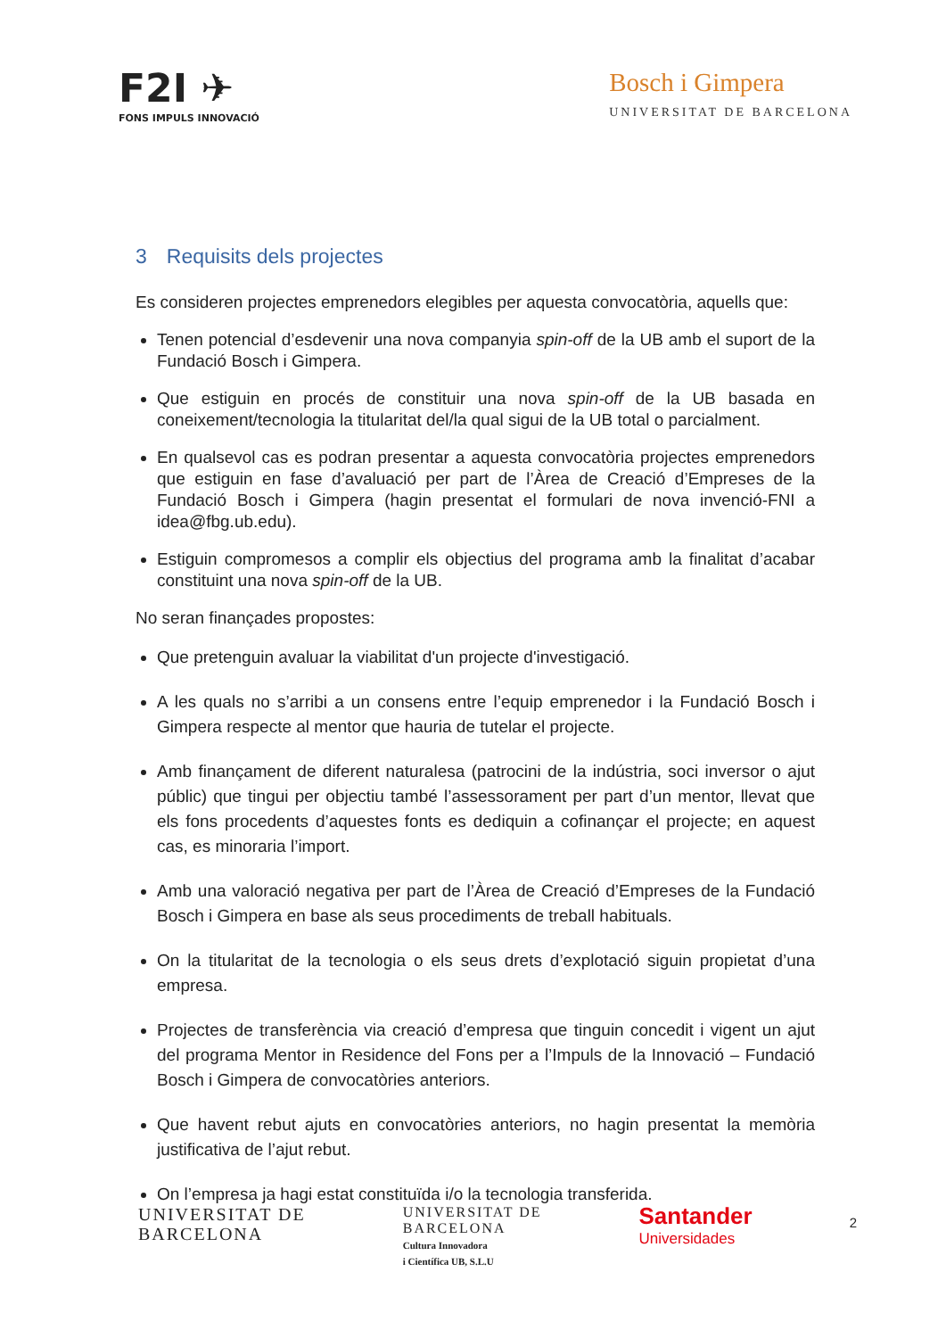F2I ✈
FONS IMPULS INNOVACIÓ
Bosch i Gimpera
UNIVERSITAT DE BARCELONA
3 Requisits dels projectes
Es consideren projectes emprenedors elegibles per aquesta convocatòria, aquells que:
Tenen potencial d’esdevenir una nova companyia spin-off de la UB amb el suport de la Fundació Bosch i Gimpera.
Que estiguin en procés de constituir una nova spin-off de la UB basada en coneixement/tecnologia la titularitat del/la qual sigui de la UB total o parcialment.
En qualsevol cas es podran presentar a aquesta convocatòria projectes emprenedors que estiguin en fase d’avaluació per part de l’Àrea de Creació d’Empreses de la Fundació Bosch i Gimpera (hagin presentat el formulari de nova invenció-FNI a idea@fbg.ub.edu).
Estiguin compromesos a complir els objectius del programa amb la finalitat d’acabar constituint una nova spin-off de la UB.
No seran finançades propostes:
Que pretenguin avaluar la viabilitat d'un projecte d'investigació.
A les quals no s’arribi a un consens entre l’equip emprenedor i la Fundació Bosch i Gimpera respecte al mentor que hauria de tutelar el projecte.
Amb finançament de diferent naturalesa (patrocini de la indústria, soci inversor o ajut públic) que tingui per objectiu també l’assessorament per part d’un mentor, llevat que els fons procedents d’aquestes fonts es dediquin a cofinançar el projecte; en aquest cas, es minoraria l’import.
Amb una valoració negativa per part de l’Àrea de Creació d’Empreses de la Fundació Bosch i Gimpera en base als seus procediments de treball habituals.
On la titularitat de la tecnologia o els seus drets d’explotació siguin propietat d’una empresa.
Projectes de transferència via creació d’empresa que tinguin concedit i vigent un ajut del programa Mentor in Residence del Fons per a l’Impuls de la Innovació – Fundació Bosch i Gimpera de convocatòries anteriors.
Que havent rebut ajuts en convocatòries anteriors, no hagin presentat la memòria justificativa de l’ajut rebut.
On l’empresa ja hagi estat constituïda i/o la tecnologia transferida.
UNIVERSITAT DE
BARCELONA
UNIVERSITAT DE
BARCELONA
Cultura Innovadora
i Científica UB, S.L.U
Santander
Universidades
2